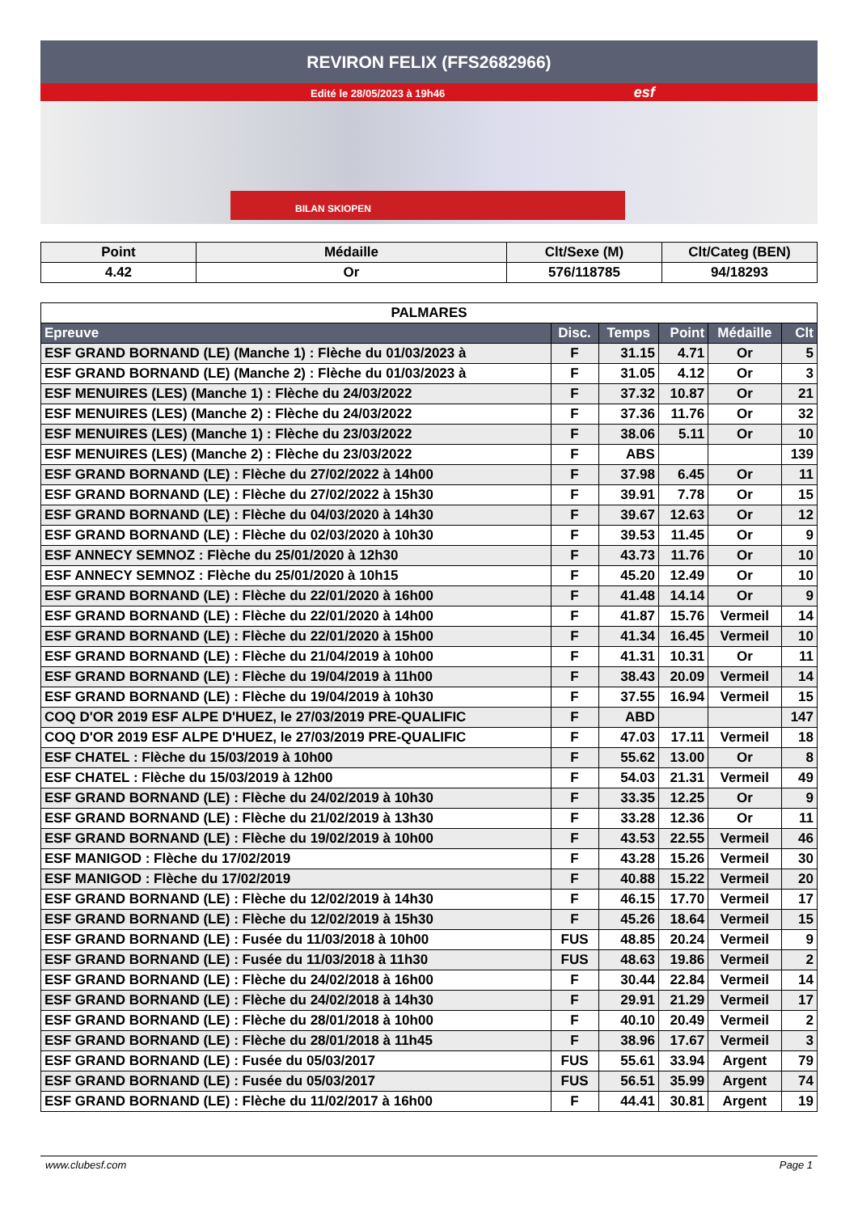REVIRON FELIX (FFS2682966)
Edité le 28/05/2023 à 19h46 esf
BILAN SKIOPEN
| Point | Médaille | Clt/Sexe (M) | Clt/Categ (BEN) |
| --- | --- | --- | --- |
| 4.42 | Or | 576/118785 | 94/18293 |
| PALMARES | | | | | |
| --- | --- | --- | --- | --- | --- |
| Epreuve | Disc. | Temps | Point | Médaille | Clt |
| ESF GRAND BORNAND (LE) (Manche 1) : Flèche du 01/03/2023 à | F | 31.15 | 4.71 | Or | 5 |
| ESF GRAND BORNAND (LE) (Manche 2) : Flèche du 01/03/2023 à | F | 31.05 | 4.12 | Or | 3 |
| ESF MENUIRES (LES) (Manche 1) : Flèche du 24/03/2022 | F | 37.32 | 10.87 | Or | 21 |
| ESF MENUIRES (LES) (Manche 2) : Flèche du 24/03/2022 | F | 37.36 | 11.76 | Or | 32 |
| ESF MENUIRES (LES) (Manche 1) : Flèche du 23/03/2022 | F | 38.06 | 5.11 | Or | 10 |
| ESF MENUIRES (LES) (Manche 2) : Flèche du 23/03/2022 | F | ABS | | | 139 |
| ESF GRAND BORNAND (LE) : Flèche du 27/02/2022 à 14h00 | F | 37.98 | 6.45 | Or | 11 |
| ESF GRAND BORNAND (LE) : Flèche du 27/02/2022 à 15h30 | F | 39.91 | 7.78 | Or | 15 |
| ESF GRAND BORNAND (LE) : Flèche du 04/03/2020 à 14h30 | F | 39.67 | 12.63 | Or | 12 |
| ESF GRAND BORNAND (LE) : Flèche du 02/03/2020 à 10h30 | F | 39.53 | 11.45 | Or | 9 |
| ESF ANNECY SEMNOZ : Flèche du 25/01/2020 à 12h30 | F | 43.73 | 11.76 | Or | 10 |
| ESF ANNECY SEMNOZ : Flèche du 25/01/2020 à 10h15 | F | 45.20 | 12.49 | Or | 10 |
| ESF GRAND BORNAND (LE) : Flèche du 22/01/2020 à 16h00 | F | 41.48 | 14.14 | Or | 9 |
| ESF GRAND BORNAND (LE) : Flèche du 22/01/2020 à 14h00 | F | 41.87 | 15.76 | Vermeil | 14 |
| ESF GRAND BORNAND (LE) : Flèche du 22/01/2020 à 15h00 | F | 41.34 | 16.45 | Vermeil | 10 |
| ESF GRAND BORNAND (LE) : Flèche du 21/04/2019 à 10h00 | F | 41.31 | 10.31 | Or | 11 |
| ESF GRAND BORNAND (LE) : Flèche du 19/04/2019 à 11h00 | F | 38.43 | 20.09 | Vermeil | 14 |
| ESF GRAND BORNAND (LE) : Flèche du 19/04/2019 à 10h30 | F | 37.55 | 16.94 | Vermeil | 15 |
| COQ D'OR 2019 ESF ALPE D'HUEZ, le 27/03/2019 PRE-QUALIFIC | F | ABD | | | 147 |
| COQ D'OR 2019 ESF ALPE D'HUEZ, le 27/03/2019 PRE-QUALIFIC | F | 47.03 | 17.11 | Vermeil | 18 |
| ESF CHATEL : Flèche du 15/03/2019 à 10h00 | F | 55.62 | 13.00 | Or | 8 |
| ESF CHATEL : Flèche du 15/03/2019 à 12h00 | F | 54.03 | 21.31 | Vermeil | 49 |
| ESF GRAND BORNAND (LE) : Flèche du 24/02/2019 à 10h30 | F | 33.35 | 12.25 | Or | 9 |
| ESF GRAND BORNAND (LE) : Flèche du 21/02/2019 à 13h30 | F | 33.28 | 12.36 | Or | 11 |
| ESF GRAND BORNAND (LE) : Flèche du 19/02/2019 à 10h00 | F | 43.53 | 22.55 | Vermeil | 46 |
| ESF MANIGOD : Flèche du 17/02/2019 | F | 43.28 | 15.26 | Vermeil | 30 |
| ESF MANIGOD : Flèche du 17/02/2019 | F | 40.88 | 15.22 | Vermeil | 20 |
| ESF GRAND BORNAND (LE) : Flèche du 12/02/2019 à 14h30 | F | 46.15 | 17.70 | Vermeil | 17 |
| ESF GRAND BORNAND (LE) : Flèche du 12/02/2019 à 15h30 | F | 45.26 | 18.64 | Vermeil | 15 |
| ESF GRAND BORNAND (LE) : Fusée du 11/03/2018 à 10h00 | FUS | 48.85 | 20.24 | Vermeil | 9 |
| ESF GRAND BORNAND (LE) : Fusée du 11/03/2018 à 11h30 | FUS | 48.63 | 19.86 | Vermeil | 2 |
| ESF GRAND BORNAND (LE) : Flèche du 24/02/2018 à 16h00 | F | 30.44 | 22.84 | Vermeil | 14 |
| ESF GRAND BORNAND (LE) : Flèche du 24/02/2018 à 14h30 | F | 29.91 | 21.29 | Vermeil | 17 |
| ESF GRAND BORNAND (LE) : Flèche du 28/01/2018 à 10h00 | F | 40.10 | 20.49 | Vermeil | 2 |
| ESF GRAND BORNAND (LE) : Flèche du 28/01/2018 à 11h45 | F | 38.96 | 17.67 | Vermeil | 3 |
| ESF GRAND BORNAND (LE) : Fusée du 05/03/2017 | FUS | 55.61 | 33.94 | Argent | 79 |
| ESF GRAND BORNAND (LE) : Fusée du 05/03/2017 | FUS | 56.51 | 35.99 | Argent | 74 |
| ESF GRAND BORNAND (LE) : Flèche du 11/02/2017 à 16h00 | F | 44.41 | 30.81 | Argent | 19 |
www.clubesf.com Page 1